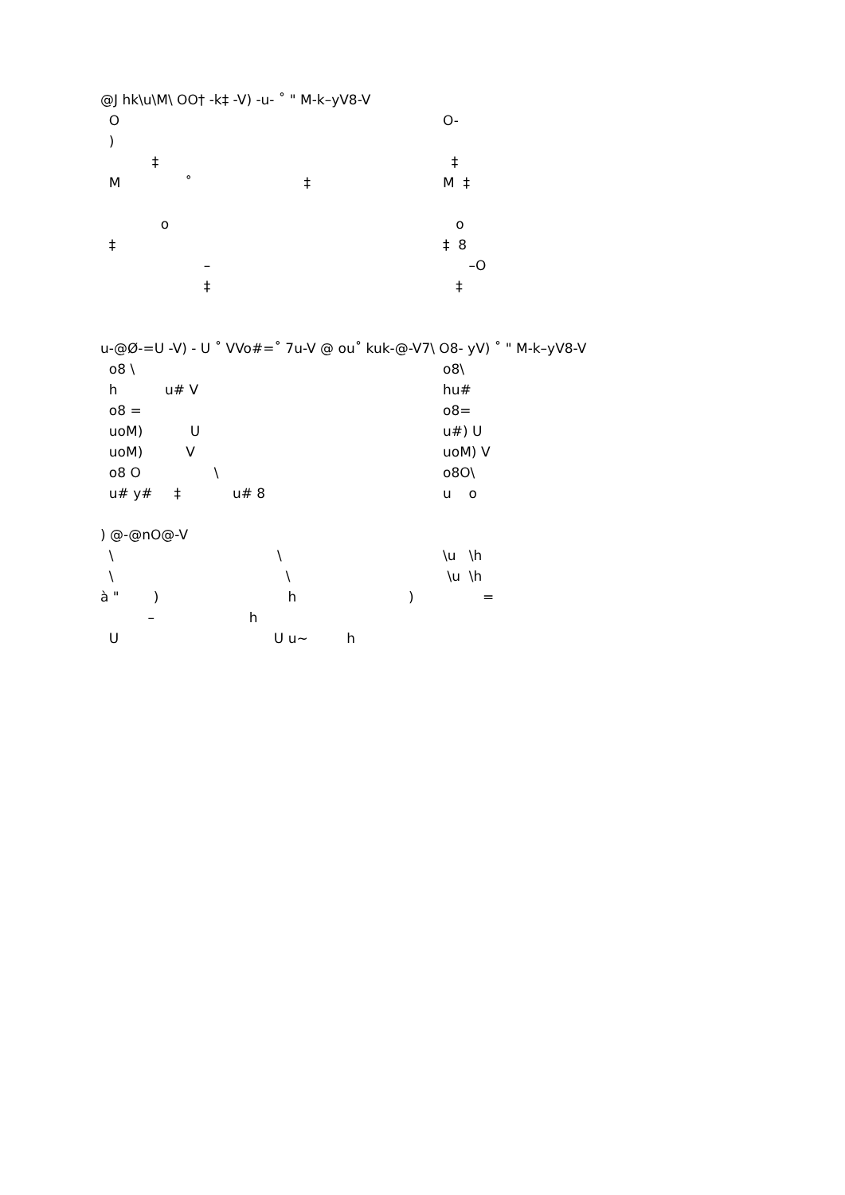@J hk\u\M\ OO† -k‡ -V) -u- ˚ " M-k–yV8-V
O O-
)
‡ ‡
M ˚ ‡ M ‡
o o
‡ ‡ 8
– –O
‡ ‡
u-@Ø-=U -V) - U ˚ VVo#=˚ 7u-V @ ou˚ kuk-@-V7\ O8- yV) ˚ " M-k–yV8-V
o8 \ o8\
h u# V hu#
o8 = o8=
uoM) U u#) U
uoM) V uoM) V
o8 O \ o8O\
u# y# ‡ u# 8 u o
) @-@nO@-V
\ \ \u \h
\ \ \u \h
à " ) h ) =
– h
U U u~ h